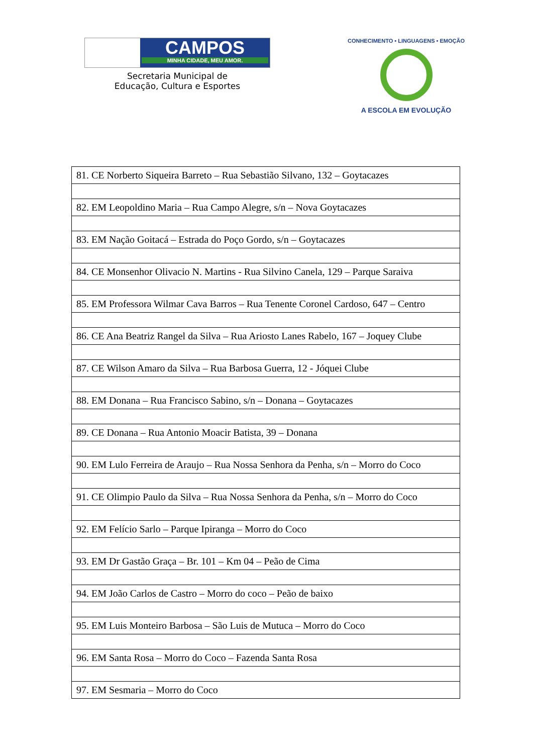CAMPOS
MINHA CIDADE, MEU AMOR.
Secretaria Municipal de
Educação, Cultura e Esportes
CONHECIMENTO • LINGUAGENS • EMOÇÃO
A ESCOLA EM EVOLUÇÃO
| 81. CE Norberto Siqueira Barreto – Rua Sebastião Silvano, 132 – Goytacazes |
| 82. EM Leopoldino Maria – Rua Campo Alegre, s/n – Nova Goytacazes |
| 83. EM Nação Goitacá – Estrada do Poço Gordo, s/n – Goytacazes |
| 84. CE Monsenhor Olivacio N. Martins - Rua Silvino Canela, 129 – Parque Saraiva |
| 85. EM Professora Wilmar Cava Barros – Rua Tenente Coronel Cardoso, 647 – Centro |
| 86. CE Ana Beatriz Rangel da Silva – Rua Ariosto Lanes Rabelo, 167 – Joquey Clube |
| 87. CE Wilson Amaro da Silva – Rua Barbosa Guerra, 12 - Jóquei Clube |
| 88. EM Donana – Rua Francisco Sabino, s/n – Donana – Goytacazes |
| 89. CE Donana – Rua Antonio Moacir Batista, 39 – Donana |
| 90. EM Lulo Ferreira de Araujo – Rua Nossa Senhora da Penha, s/n – Morro do Coco |
| 91. CE Olimpio Paulo da Silva – Rua Nossa Senhora da Penha, s/n – Morro do Coco |
| 92. EM Felício Sarlo – Parque Ipiranga – Morro do Coco |
| 93. EM Dr Gastão Graça – Br. 101 – Km 04 – Peão de Cima |
| 94. EM João Carlos de Castro – Morro do coco – Peão de baixo |
| 95. EM Luis Monteiro Barbosa – São Luis de Mutuca – Morro do Coco |
| 96. EM Santa Rosa – Morro do Coco – Fazenda Santa Rosa |
| 97. EM Sesmaria – Morro do Coco |